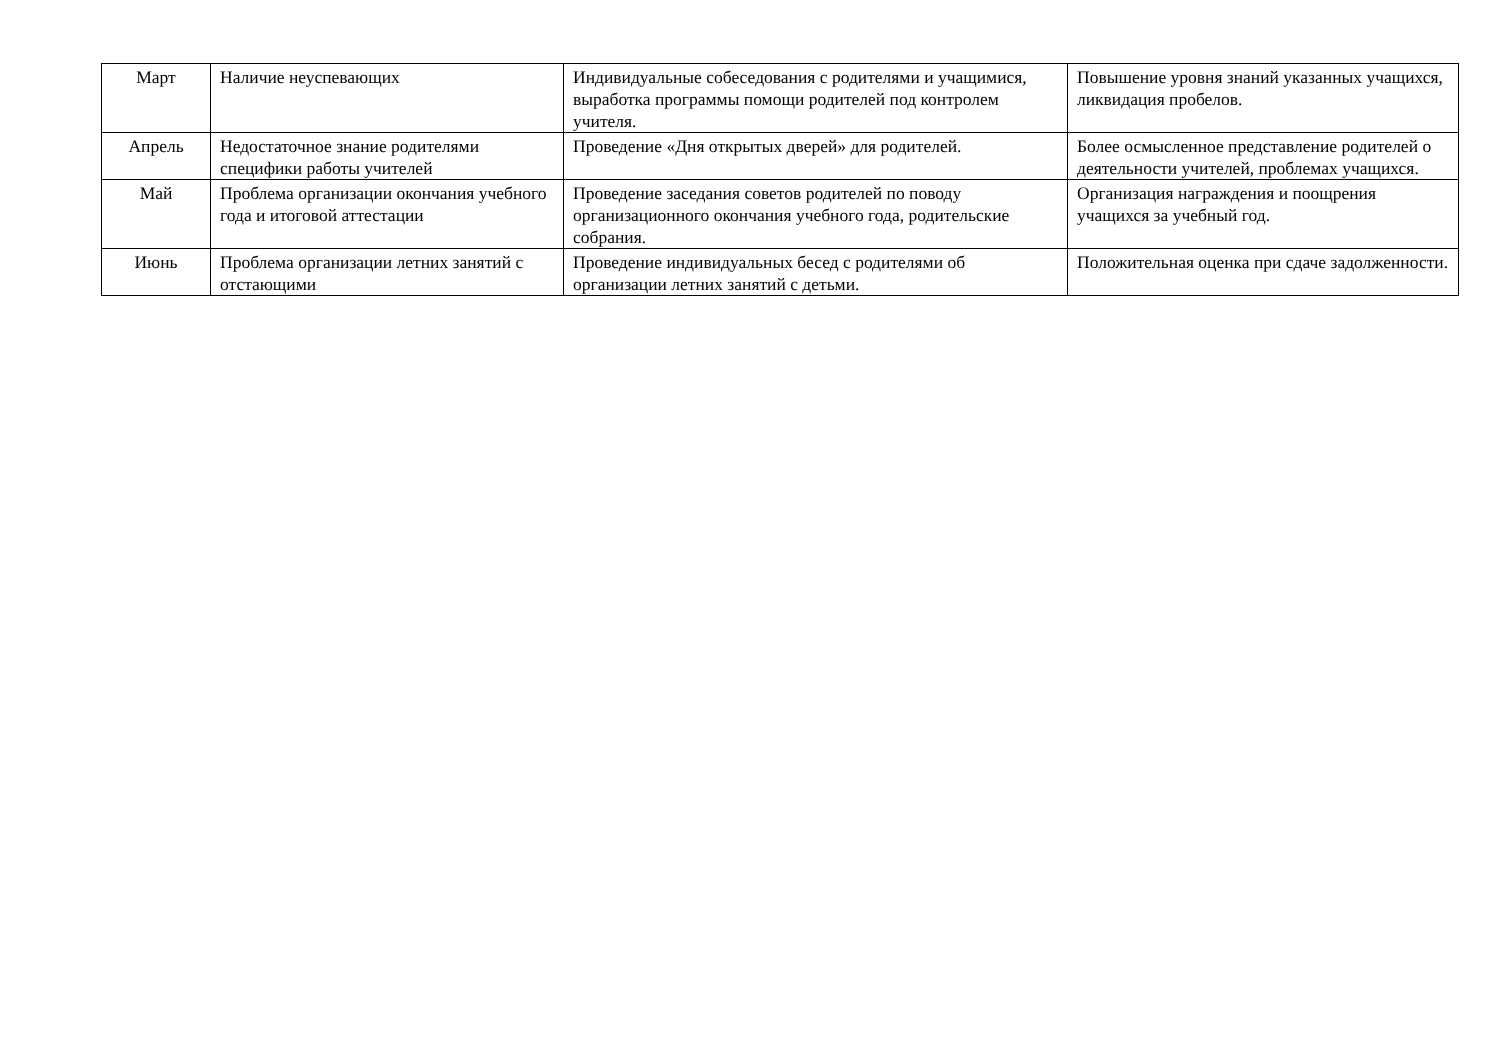| Март | Наличие неуспевающих | Индивидуальные собеседования с родителями и учащимися, выработка программы помощи родителей под контролем учителя. | Повышение уровня знаний указанных учащихся, ликвидация пробелов. |
| Апрель | Недостаточное знание родителями специфики работы учителей | Проведение «Дня открытых дверей» для родителей. | Более осмысленное представление родителей о деятельности учителей, проблемах учащихся. |
| Май | Проблема организации окончания учебного года и итоговой аттестации | Проведение заседания советов родителей по поводу организационного окончания учебного года, родительские собрания. | Организация награждения и поощрения учащихся за учебный год. |
| Июнь | Проблема организации летних занятий с отстающими | Проведение индивидуальных бесед с родителями об организации летних занятий с детьми. | Положительная оценка при сдаче задолженности. |